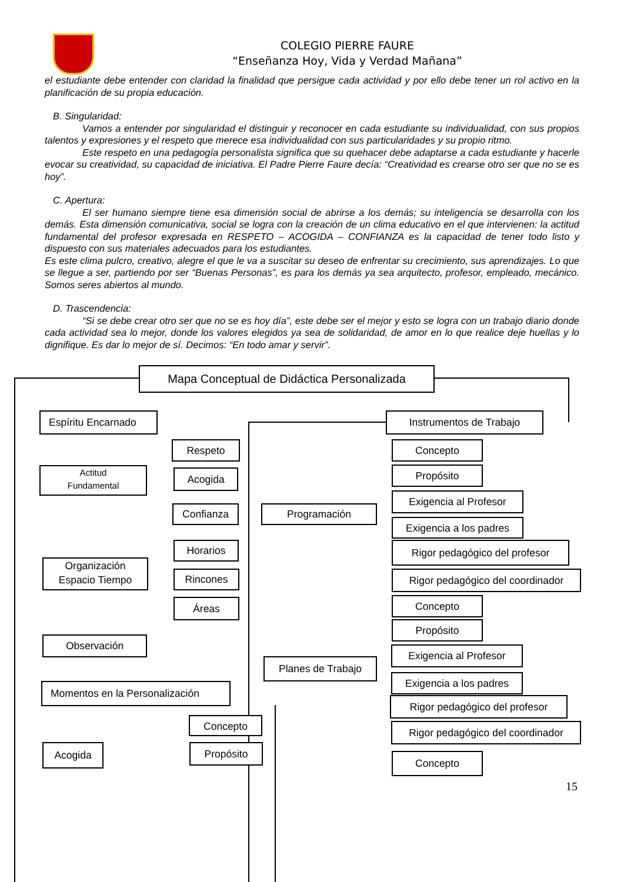COLEGIO PIERRE FAURE
“Enseñanza Hoy, Vida y Verdad Mañana”
el estudiante debe entender con claridad la finalidad que persigue cada actividad y por ello debe tener un rol activo en la planificación de su propia educación.
B. Singularidad:
Vamos a entender por singularidad el distinguir y reconocer en cada estudiante su individualidad, con sus propios talentos y expresiones y el respeto que merece esa individualidad con sus particularidades y su propio ritmo.
Este respeto en una pedagogía personalista significa que su quehacer debe adaptarse a cada estudiante y hacerle evocar su creatividad, su capacidad de iniciativa. El Padre Pierre Faure decía: “Creatividad es crearse otro ser que no se es hoy”.
C. Apertura:
El ser humano siempre tiene esa dimensión social de abrirse a los demás; su inteligencia se desarrolla con los demás. Esta dimensión comunicativa, social se logra con la creación de un clima educativo en el que intervienen: la actitud fundamental del profesor expresada en RESPETO – ACOGIDA – CONFIANZA es la capacidad de tener todo listo y dispuesto con sus materiales adecuados para los estudiantes.
Es este clima pulcro, creativo, alegre el que le va a suscitar su deseo de enfrentar su crecimiento, sus aprendizajes. Lo que se llegue a ser, partiendo por ser “Buenas Personas”, es para los demás ya sea arquitecto, profesor, empleado, mecánico. Somos seres abiertos al mundo.
D. Trascendencia:
“Si se debe crear otro ser que no se es hoy día”, este debe ser el mejor y esto se logra con un trabajo diario donde cada actividad sea lo mejor, donde los valores elegidos ya sea de solidaridad, de amor en lo que realice deje huellas y lo dignifique. Es dar lo mejor de sí. Decimos: “En todo amar y servir”.
Mapa Conceptual de Didáctica Personalizada
Espíritu Encarnado Instrumentos de Trabajo
Respeto
Actitud
Fundamental
Acogida
Confianza
Horarios
Organización
Espacio Tiempo
Rincones
Áreas
Observación
Momentos en la Personalización
Concepto
Acogida Propósito
Programación
Planes de Trabajo
Concepto
Propósito
Exigencia al Profesor
Exigencia a los padres
Rigor pedagógico del profesor
Rigor pedagógico del coordinador
Concepto
Propósito
Exigencia al Profesor
Exigencia a los padres
Rigor pedagógico del profesor
Rigor pedagógico del coordinador
Concepto
15